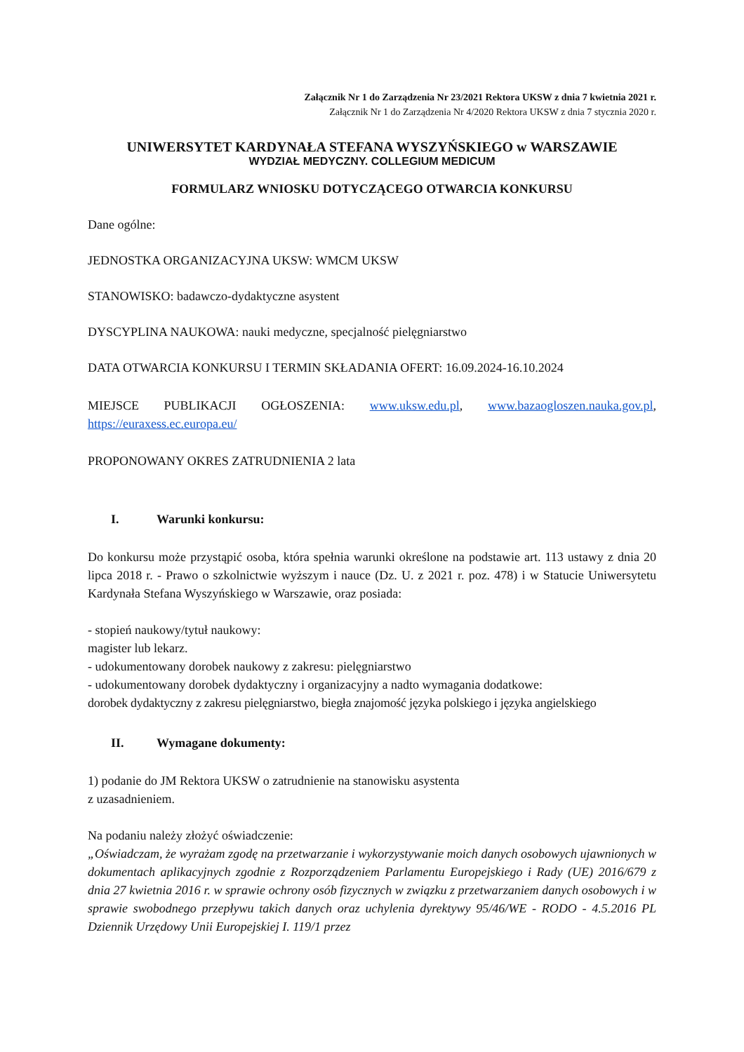Załącznik Nr 1 do Zarządzenia Nr 23/2021 Rektora UKSW z dnia 7 kwietnia 2021 r.
Załącznik Nr 1 do Zarządzenia Nr 4/2020 Rektora UKSW z dnia 7 stycznia 2020 r.
UNIWERSYTET KARDYNAŁA STEFANA WYSZYŃSKIEGO w WARSZAWIE
WYDZIAŁ MEDYCZNY. COLLEGIUM MEDICUM
FORMULARZ WNIOSKU DOTYCZĄCEGO OTWARCIA KONKURSU
Dane ogólne:
JEDNOSTKA ORGANIZACYJNA UKSW: WMCM UKSW
STANOWISKO: badawczo-dydaktyczne asystent
DYSCYPLINA NAUKOWA: nauki medyczne, specjalność pielęgniarstwo
DATA OTWARCIA KONKURSU I TERMIN SKŁADANIA OFERT: 16.09.2024-16.10.2024
MIEJSCE PUBLIKACJI OGŁOSZENIA: www.uksw.edu.pl, www.bazaogloszen.nauka.gov.pl, https://euraxess.ec.europa.eu/
PROPONOWANY OKRES ZATRUDNIENIA 2 lata
I. Warunki konkursu:
Do konkursu może przystąpić osoba, która spełnia warunki określone na podstawie art. 113 ustawy z dnia 20 lipca 2018 r. - Prawo o szkolnictwie wyższym i nauce (Dz. U. z 2021 r. poz. 478) i w Statucie Uniwersytetu Kardynała Stefana Wyszyńskiego w Warszawie, oraz posiada:
- stopień naukowy/tytuł naukowy:
magister lub lekarz.
- udokumentowany dorobek naukowy z zakresu: pielęgniarstwo
- udokumentowany dorobek dydaktyczny i organizacyjny a nadto wymagania dodatkowe:
dorobek dydaktyczny z zakresu pielęgniarstwo, biegła znajomość języka polskiego i języka angielskiego
II. Wymagane dokumenty:
1) podanie do JM Rektora UKSW o zatrudnienie na stanowisku asystenta
z uzasadnieniem.
Na podaniu należy złożyć oświadczenie:
„Oświadczam, że wyrażam zgodę na przetwarzanie i wykorzystywanie moich danych osobowych ujawnionych w dokumentach aplikacyjnych zgodnie z Rozporządzeniem Parlamentu Europejskiego i Rady (UE) 2016/679 z dnia 27 kwietnia 2016 r. w sprawie ochrony osób fizycznych w związku z przetwarzaniem danych osobowych i w sprawie swobodnego przepływu takich danych oraz uchylenia dyrektywy 95/46/WE - RODO - 4.5.2016 PL Dziennik Urzędowy Unii Europejskiej I. 119/1 przez